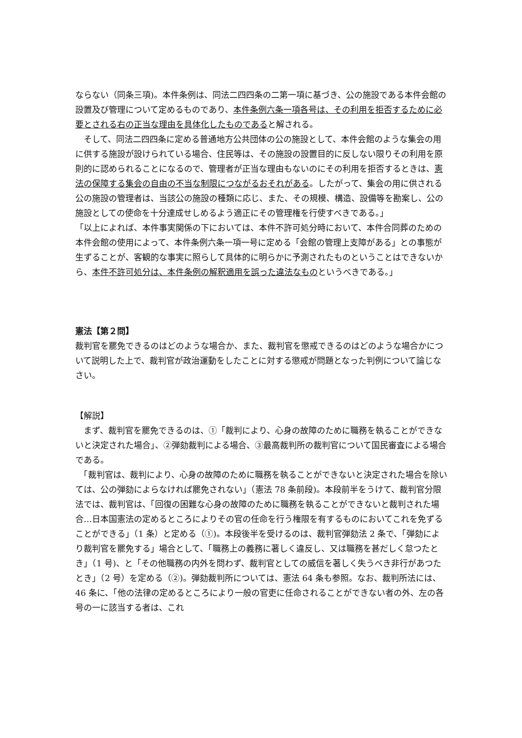ならない（同条三項)。本件条例は、同法二四四条の二第一項に基づき、公の施設である本件会館の設置及び管理について定めるものであり、本件条例六条一項各号は、その利用を拒否するために必要とされる右の正当な理由を具体化したものであると解される。
　そして、同法二四四条に定める普通地方公共団体の公の施設として、本件会館のような集会の用に供する施設が設けられている場合、住民等は、その施設の設置目的に反しない限りその利用を原則的に認められることになるので、管理者が正当な理由もないのにその利用を拒否するときは、憲法の保障する集会の自由の不当な制限につながるおそれがある。したがって、集会の用に供される公の施設の管理者は、当該公の施設の種類に応じ、また、その規模、構造、設備等を勘案し、公の施設としての使命を十分達成せしめるよう適正にその管理権を行使すべきである。」
「以上によれば、本件事実関係の下においては、本件不許可処分時において、本件合同葬のための本件会館の使用によって、本件条例六条一項一号に定める「会館の管理上支障がある」との事態が生ずることが、客観的な事実に照らして具体的に明らかに予測されたものということはできないから、本件不許可処分は、本件条例の解釈適用を誤った違法なものというべきである。」
憲法【第２問】
裁判官を罷免できるのはどのような場合か、また、裁判官を懲戒できるのはどのような場合かについて説明した上で、裁判官が政治運動をしたことに対する懲戒が問題となった判例について論じなさい。
【解説】
　まず、裁判官を罷免できるのは、①「裁判により、心身の故障のために職務を執ることができないと決定された場合」、②弾劾裁判による場合、③最高裁判所の裁判官について国民審査による場合である。
　「裁判官は、裁判により、心身の故障のために職務を執ることができないと決定された場合を除いては、公の弾劾によらなければ罷免されない」（憲法 78 条前段)。本段前半をうけて、裁判官分限法では、裁判官は、「回復の困難な心身の故障のために職務を執ることができないと裁判された場合…日本国憲法の定めるところによりその官の任命を行う権限を有するものにおいてこれを免ずることができる」（1 条）と定める（①)。本段後半を受けるのは、裁判官弾劾法 2 条で、「弾劾により裁判官を罷免する」場合として、「職務上の義務に著しく違反し、又は職務を甚だしく怠つたとき」（1 号)、と「その他職務の内外を問わず、裁判官としての威信を著しく失うべき非行があつたとき」（2 号）を定める（②)。弾劾裁判所については、憲法 64 条も参照。なお、裁判所法には、46 条に、「他の法律の定めるところにより一般の官吏に任命されることができない者の外、左の各号の一に該当する者は、これ